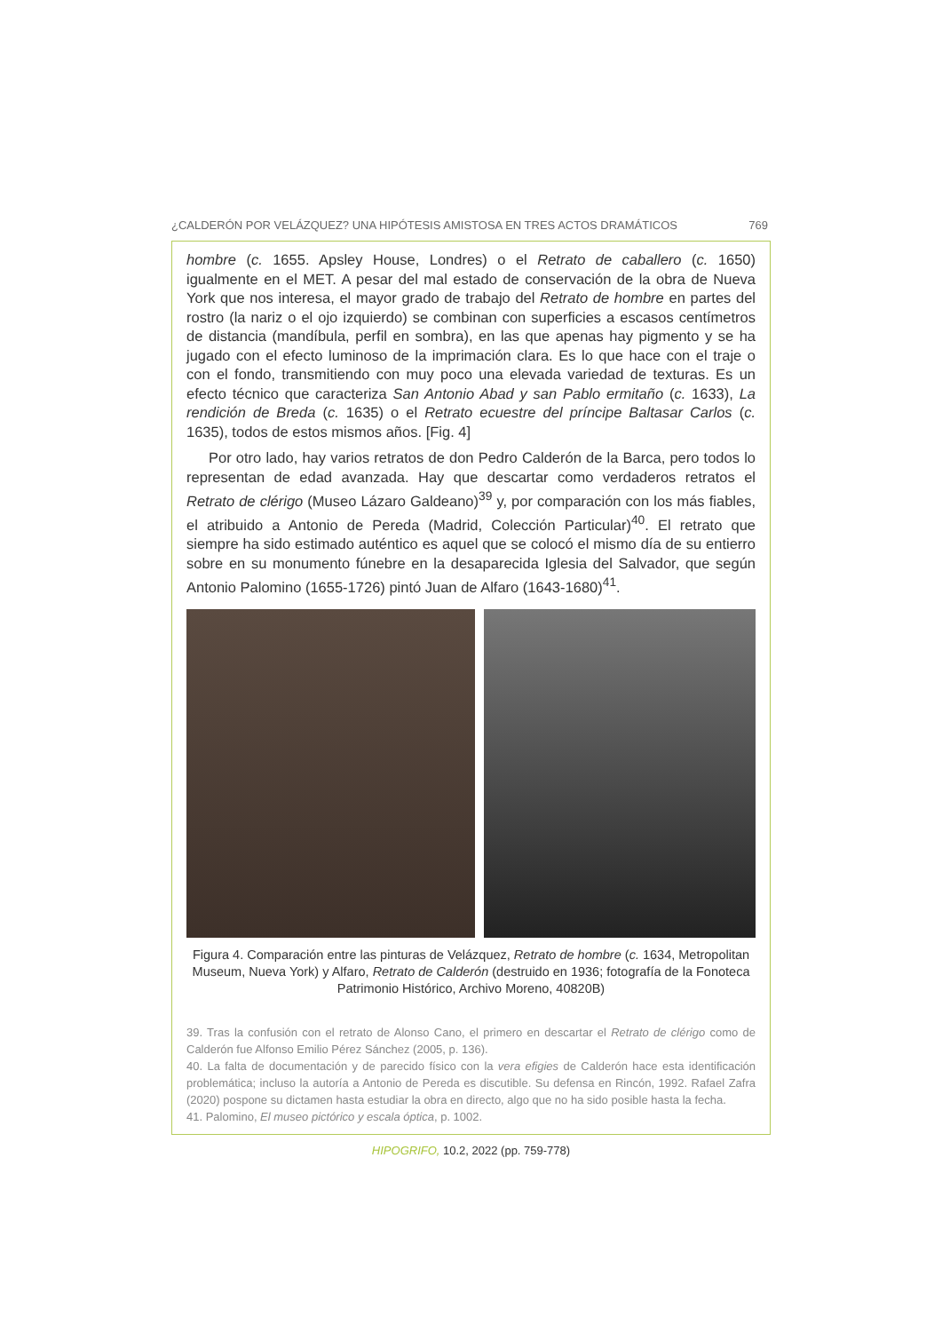¿CALDERÓN POR VELÁZQUEZ? UNA HIPÓTESIS AMISTOSA EN TRES ACTOS DRAMÁTICOS 769
hombre (c. 1655. Apsley House, Londres) o el Retrato de caballero (c. 1650) igualmente en el MET. A pesar del mal estado de conservación de la obra de Nueva York que nos interesa, el mayor grado de trabajo del Retrato de hombre en partes del rostro (la nariz o el ojo izquierdo) se combinan con superficies a escasos centímetros de distancia (mandíbula, perfil en sombra), en las que apenas hay pigmento y se ha jugado con el efecto luminoso de la imprimación clara. Es lo que hace con el traje o con el fondo, transmitiendo con muy poco una elevada variedad de texturas. Es un efecto técnico que caracteriza San Antonio Abad y san Pablo ermitaño (c. 1633), La rendición de Breda (c. 1635) o el Retrato ecuestre del príncipe Baltasar Carlos (c. 1635), todos de estos mismos años. [Fig. 4]
Por otro lado, hay varios retratos de don Pedro Calderón de la Barca, pero todos lo representan de edad avanzada. Hay que descartar como verdaderos retratos el Retrato de clérigo (Museo Lázaro Galdeano)<sup>39</sup> y, por comparación con los más fiables, el atribuido a Antonio de Pereda (Madrid, Colección Particular)<sup>40</sup>. El retrato que siempre ha sido estimado auténtico es aquel que se colocó el mismo día de su entierro sobre en su monumento fúnebre en la desaparecida Iglesia del Salvador, que según Antonio Palomino (1655-1726) pintó Juan de Alfaro (1643-1680)<sup>41</sup>.
Figura 4. Comparación entre las pinturas de Velázquez, Retrato de hombre (c. 1634, Metropolitan Museum, Nueva York) y Alfaro, Retrato de Calderón (destruido en 1936; fotografía de la Fonoteca Patrimonio Histórico, Archivo Moreno, 40820B)
39. Tras la confusión con el retrato de Alonso Cano, el primero en descartar el Retrato de clérigo como de Calderón fue Alfonso Emilio Pérez Sánchez (2005, p. 136).
40. La falta de documentación y de parecido físico con la vera efigies de Calderón hace esta identificación problemática; incluso la autoría a Antonio de Pereda es discutible. Su defensa en Rincón, 1992. Rafael Zafra (2020) pospone su dictamen hasta estudiar la obra en directo, algo que no ha sido posible hasta la fecha.
41. Palomino, El museo pictórico y escala óptica, p. 1002.
HIPOGRIFO, 10.2, 2022 (pp. 759-778)